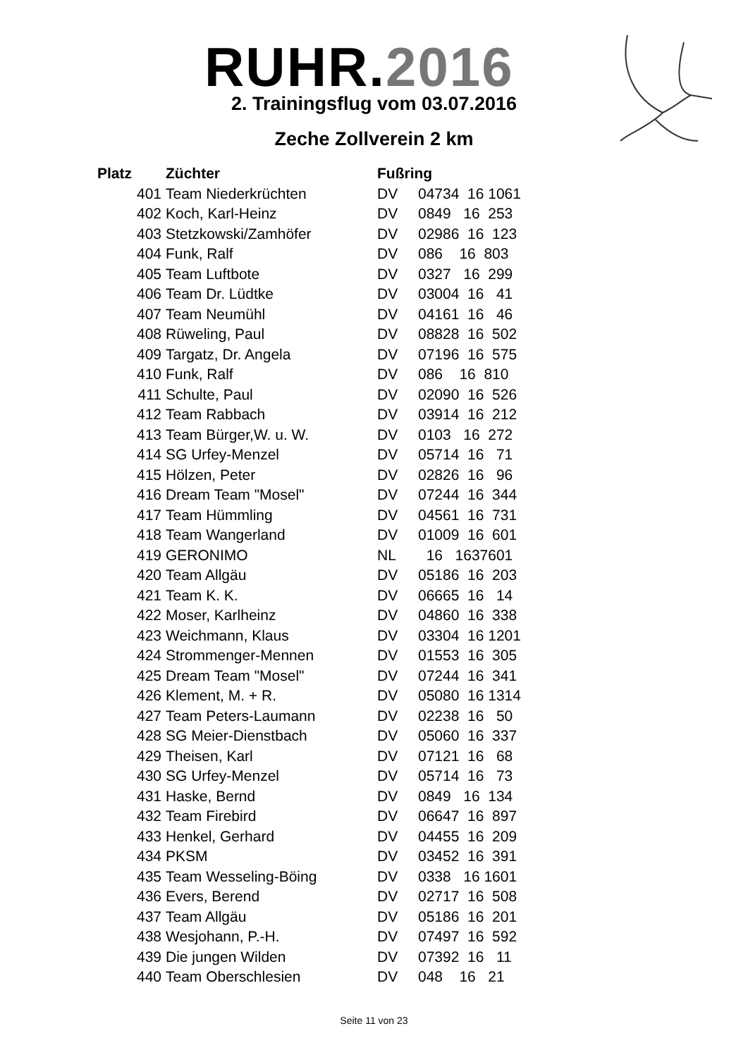RUHR.2016
2. Trainingsflug vom 03.07.2016
Zeche Zollverein 2 km
| Platz | Züchter | Fußring | |
| --- | --- | --- | --- |
| 401 | Team Niederkrüchten | DV | 04734 16 1061 |
| 402 | Koch, Karl-Heinz | DV | 0849 16 253 |
| 403 | Stetzkowski/Zamhöfer | DV | 02986 16 123 |
| 404 | Funk, Ralf | DV | 086 16 803 |
| 405 | Team Luftbote | DV | 0327 16 299 |
| 406 | Team Dr. Lüdtke | DV | 03004 16 41 |
| 407 | Team Neumühl | DV | 04161 16 46 |
| 408 | Rüweling, Paul | DV | 08828 16 502 |
| 409 | Targatz, Dr. Angela | DV | 07196 16 575 |
| 410 | Funk, Ralf | DV | 086 16 810 |
| 411 | Schulte, Paul | DV | 02090 16 526 |
| 412 | Team Rabbach | DV | 03914 16 212 |
| 413 | Team Bürger,W. u. W. | DV | 0103 16 272 |
| 414 | SG Urfey-Menzel | DV | 05714 16 71 |
| 415 | Hölzen, Peter | DV | 02826 16 96 |
| 416 | Dream Team "Mosel" | DV | 07244 16 344 |
| 417 | Team Hümmling | DV | 04561 16 731 |
| 418 | Team Wangerland | DV | 01009 16 601 |
| 419 | GERONIMO | NL | 16 1637601 |
| 420 | Team Allgäu | DV | 05186 16 203 |
| 421 | Team K. K. | DV | 06665 16 14 |
| 422 | Moser, Karlheinz | DV | 04860 16 338 |
| 423 | Weichmann, Klaus | DV | 03304 16 1201 |
| 424 | Strommenger-Mennen | DV | 01553 16 305 |
| 425 | Dream Team "Mosel" | DV | 07244 16 341 |
| 426 | Klement, M. + R. | DV | 05080 16 1314 |
| 427 | Team Peters-Laumann | DV | 02238 16 50 |
| 428 | SG Meier-Dienstbach | DV | 05060 16 337 |
| 429 | Theisen, Karl | DV | 07121 16 68 |
| 430 | SG Urfey-Menzel | DV | 05714 16 73 |
| 431 | Haske, Bernd | DV | 0849 16 134 |
| 432 | Team Firebird | DV | 06647 16 897 |
| 433 | Henkel, Gerhard | DV | 04455 16 209 |
| 434 | PKSM | DV | 03452 16 391 |
| 435 | Team Wesseling-Böing | DV | 0338 16 1601 |
| 436 | Evers, Berend | DV | 02717 16 508 |
| 437 | Team Allgäu | DV | 05186 16 201 |
| 438 | Wesjohann, P.-H. | DV | 07497 16 592 |
| 439 | Die jungen Wilden | DV | 07392 16 11 |
| 440 | Team Oberschlesien | DV | 048 16 21 |
Seite 11 von 23